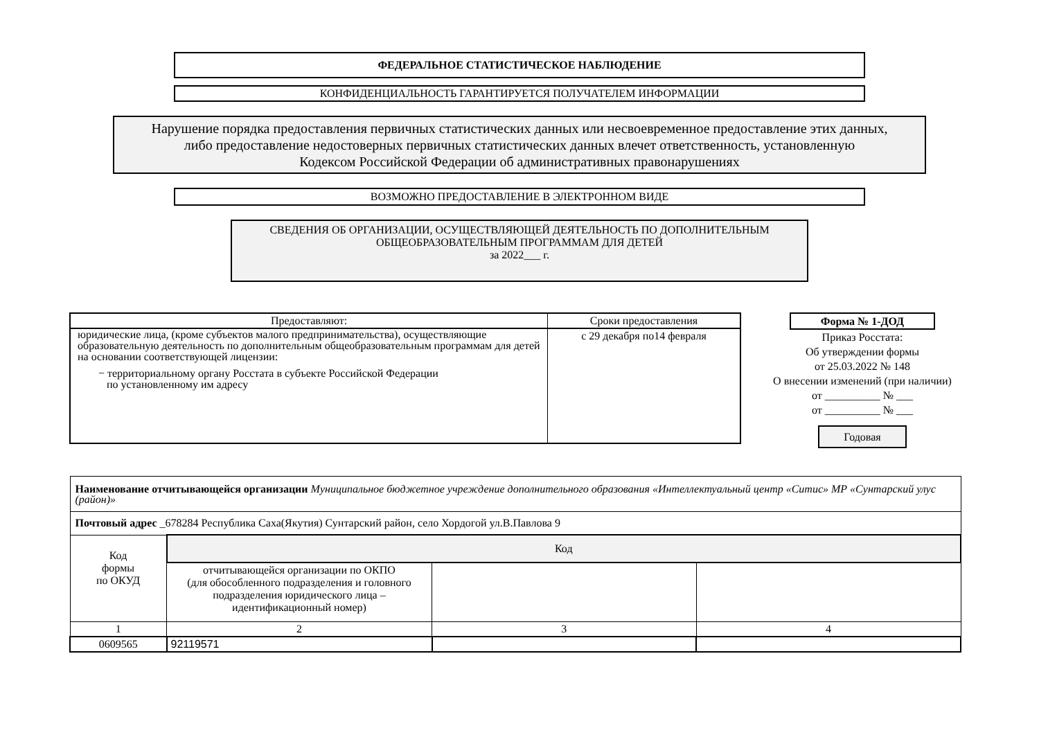ФЕДЕРАЛЬНОЕ СТАТИСТИЧЕСКОЕ НАБЛЮДЕНИЕ
КОНФИДЕНЦИАЛЬНОСТЬ ГАРАНТИРУЕТСЯ ПОЛУЧАТЕЛЕМ ИНФОРМАЦИИ
Нарушение порядка предоставления первичных статистических данных или несвоевременное предоставление этих данных,
либо предоставление недостоверных первичных статистических данных влечет ответственность, установленную
Кодексом Российской Федерации об административных правонарушениях
ВОЗМОЖНО ПРЕДОСТАВЛЕНИЕ В ЭЛЕКТРОННОМ ВИДЕ
СВЕДЕНИЯ ОБ ОРГАНИЗАЦИИ, ОСУЩЕСТВЛЯЮЩЕЙ ДЕЯТЕЛЬНОСТЬ ПО ДОПОЛНИТЕЛЬНЫМ
ОБЩЕОБРАЗОВАТЕЛЬНЫМ ПРОГРАММАМ ДЛЯ ДЕТЕЙ
за 2022___ г.
| Предоставляют: | Сроки предоставления |
| --- | --- |
| юридические лица, (кроме субъектов малого предпринимательства), осуществляющие образовательную деятельность по дополнительным общеобразовательным программам для детей на основании соответствующей лицензии: − территориальному органу Росстата в субъекте Российской Федерации по установленному им адресу | с 29 декабря по14 февраля |
Форма № 1-ДОД
Приказ Росстата:
Об утверждении формы
от 25.03.2022 № 148
О внесении изменений (при наличии)
от __________ № ___
от __________ № ___
Годовая
| Наименование отчитывающейся организации Муниципальное бюджетное учреждение дополнительного образования «Интеллектуальный центр «Ситис» МР «Сунтарский улус (район)» | | | |
| Почтовый адрес _678284 Республика Саха(Якутия) Сунтарский район, село Хордогой ул.В.Павлова 9 | | | |
| Код формы по ОКУД | Код | | |
| | отчитывающейся организации по ОКПО (для обособленного подразделения и головного подразделения юридического лица – идентификационный номер) | | |
| 1 | 2 | 3 | 4 |
| 0609565 | 92119571 | | |